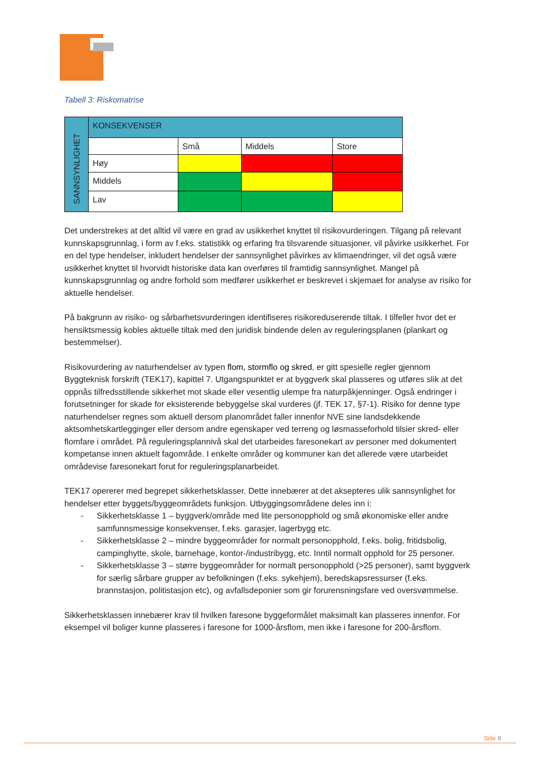Tabell 3: Riskomatrise
| SANNSYNLIGHET | KONSEKVENSER | | | |
| | | Små | Middels | Store |
| | Høy | | | |
| | Middels | | | |
| | Lav | | | |
Det understrekes at det alltid vil være en grad av usikkerhet knyttet til risikovurderingen. Tilgang på relevant kunnskapsgrunnlag, i form av f.eks. statistikk og erfaring fra tilsvarende situasjoner, vil påvirke usikkerhet. For en del type hendelser, inkludert hendelser der sannsynlighet påvirkes av klimaendringer, vil det også være usikkerhet knyttet til hvorvidt historiske data kan overføres til framtidig sannsynlighet. Mangel på kunnskapsgrunnlag og andre forhold som medfører usikkerhet er beskrevet i skjemaet for analyse av risiko for aktuelle hendelser.
På bakgrunn av risiko- og sårbarhetsvurderingen identifiseres risikoreduserende tiltak. I tilfeller hvor det er hensiktsmessig kobles aktuelle tiltak med den juridisk bindende delen av reguleringsplanen (plankart og bestemmelser).
Risikovurdering av naturhendelser av typen flom, stormflo og skred, er gitt spesielle regler gjennom Byggteknisk forskrift (TEK17), kapittel 7. Utgangspunktet er at byggverk skal plasseres og utføres slik at det oppnås tilfredsstillende sikkerhet mot skade eller vesentlig ulempe fra naturpåkjenninger. Også endringer i forutsetninger for skade for eksisterende bebyggelse skal vurderes (jf. TEK 17, §7-1). Risiko for denne type naturhendelser regnes som aktuell dersom planområdet faller innenfor NVE sine landsdekkende aktsomhetskartlegginger eller dersom andre egenskaper ved terreng og løsmasseforhold tilsier skred- eller flomfare i området. På reguleringsplannivå skal det utarbeides faresonekart av personer med dokumentert kompetanse innen aktuelt fagområde. I enkelte områder og kommuner kan det allerede være utarbeidet områdevise faresonekart forut for reguleringsplanarbeidet.
TEK17 opererer med begrepet sikkerhetsklasser. Dette innebærer at det aksepteres ulik sannsynlighet for hendelser etter byggets/byggeområdets funksjon. Utbyggingsområdene deles inn i:
- Sikkerhetsklasse 1 – byggverk/område med lite personopphold og små økonomiske eller andre samfunnsmessige konsekvenser, f.eks. garasjer, lagerbygg etc.
- Sikkerhetsklasse 2 – mindre byggeområder for normalt personopphold, f.eks. bolig, fritidsbolig, campinghytte, skole, barnehage, kontor-/industribygg, etc. Inntil normalt opphold for 25 personer.
- Sikkerhetsklasse 3 – større byggeområder for normalt personopphold (>25 personer), samt byggverk for særlig sårbare grupper av befolkningen (f.eks. sykehjem), beredskapsressurser (f.eks. brannstasjon, politistasjon etc), og avfallsdeponier som gir forurensningsfare ved oversvømmelse.
Sikkerhetsklassen innebærer krav til hvilken faresone byggeformålet maksimalt kan plasseres innenfor. For eksempel vil boliger kunne plasseres i faresone for 1000-årsflom, men ikke i faresone for 200-årsflom.
Side 8